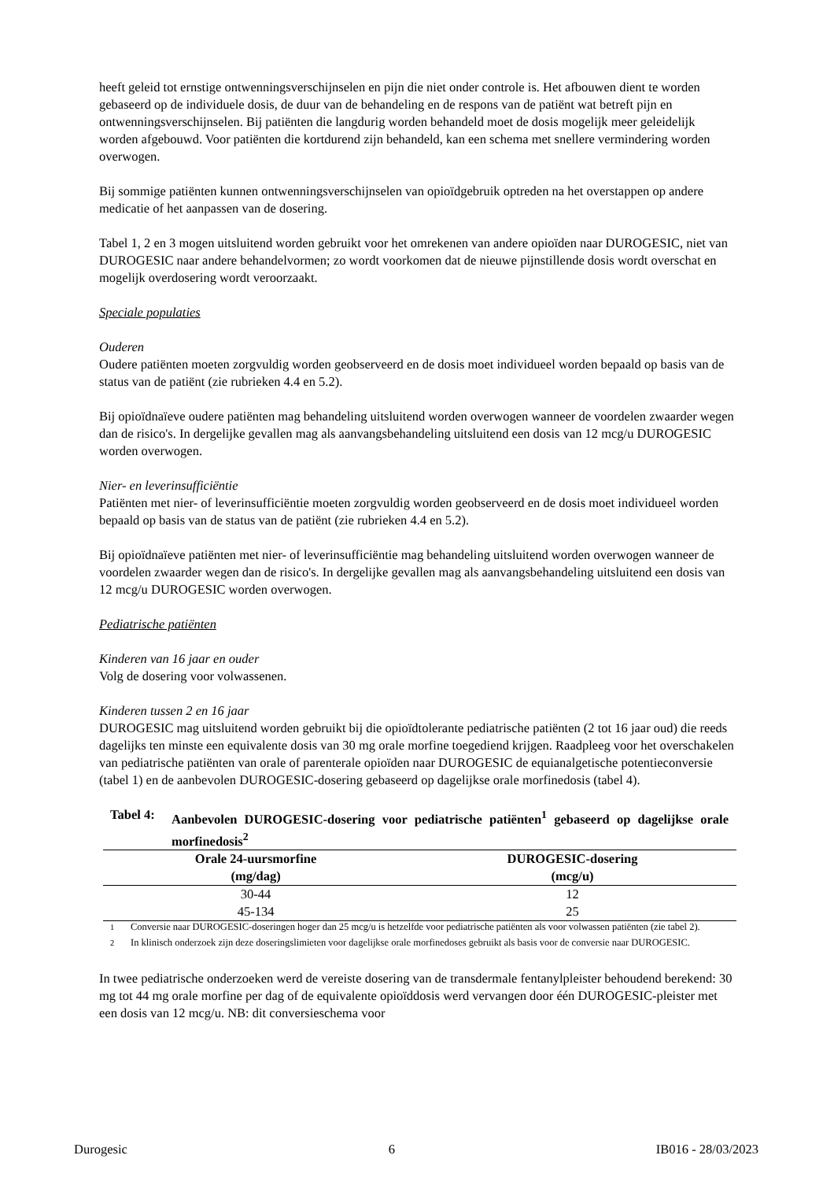heeft geleid tot ernstige ontwenningsverschijnselen en pijn die niet onder controle is. Het afbouwen dient te worden gebaseerd op de individuele dosis, de duur van de behandeling en de respons van de patiënt wat betreft pijn en ontwenningsverschijnselen. Bij patiënten die langdurig worden behandeld moet de dosis mogelijk meer geleidelijk worden afgebouwd. Voor patiënten die kortdurend zijn behandeld, kan een schema met snellere vermindering worden overwogen.
Bij sommige patiënten kunnen ontwenningsverschijnselen van opioïdgebruik optreden na het overstappen op andere medicatie of het aanpassen van de dosering.
Tabel 1, 2 en 3 mogen uitsluitend worden gebruikt voor het omrekenen van andere opioïden naar DUROGESIC, niet van DUROGESIC naar andere behandelvormen; zo wordt voorkomen dat de nieuwe pijnstillende dosis wordt overschat en mogelijk overdosering wordt veroorzaakt.
Speciale populaties
Ouderen
Oudere patiënten moeten zorgvuldig worden geobserveerd en de dosis moet individueel worden bepaald op basis van de status van de patiënt (zie rubrieken 4.4 en 5.2).
Bij opioïdnaïeve oudere patiënten mag behandeling uitsluitend worden overwogen wanneer de voordelen zwaarder wegen dan de risico's. In dergelijke gevallen mag als aanvangsbehandeling uitsluitend een dosis van 12 mcg/u DUROGESIC worden overwogen.
Nier- en leverinsufficiëntie
Patiënten met nier- of leverinsufficiëntie moeten zorgvuldig worden geobserveerd en de dosis moet individueel worden bepaald op basis van de status van de patiënt (zie rubrieken 4.4 en 5.2).
Bij opioïdnaïeve patiënten met nier- of leverinsufficiëntie mag behandeling uitsluitend worden overwogen wanneer de voordelen zwaarder wegen dan de risico's. In dergelijke gevallen mag als aanvangsbehandeling uitsluitend een dosis van 12 mcg/u DUROGESIC worden overwogen.
Pediatrische patiënten
Kinderen van 16 jaar en ouder
Volg de dosering voor volwassenen.
Kinderen tussen 2 en 16 jaar
DUROGESIC mag uitsluitend worden gebruikt bij die opioïdtolerante pediatrische patiënten (2 tot 16 jaar oud) die reeds dagelijks ten minste een equivalente dosis van 30 mg orale morfine toegediend krijgen. Raadpleeg voor het overschakelen van pediatrische patiënten van orale of parenterale opioïden naar DUROGESIC de equianalgetische potentieconversie (tabel 1) en de aanbevolen DUROGESIC-dosering gebaseerd op dagelijkse orale morfinedosis (tabel 4).
Tabel 4: Aanbevolen DUROGESIC-dosering voor pediatrische patiënten<sup>1</sup> gebaseerd op dagelijkse orale morfinedosis<sup>2</sup>
| Orale 24-uursmorfine (mg/dag) | DUROGESIC-dosering (mcg/u) |
| --- | --- |
| 30-44 | 12 |
| 45-134 | 25 |
<sup>1</sup> Conversie naar DUROGESIC-doseringen hoger dan 25 mcg/u is hetzelfde voor pediatrische patiënten als voor volwassen patiënten (zie tabel 2).
<sup>2</sup> In klinisch onderzoek zijn deze doseringslimieten voor dagelijkse orale morfinedoses gebruikt als basis voor de conversie naar DUROGESIC.
In twee pediatrische onderzoeken werd de vereiste dosering van de transdermale fentanylpleister behoudend berekend: 30 mg tot 44 mg orale morfine per dag of de equivalente opioïddosis werd vervangen door één DUROGESIC-pleister met een dosis van 12 mcg/u. NB: dit conversieschema voor
Durogesic 6 IB016 - 28/03/2023